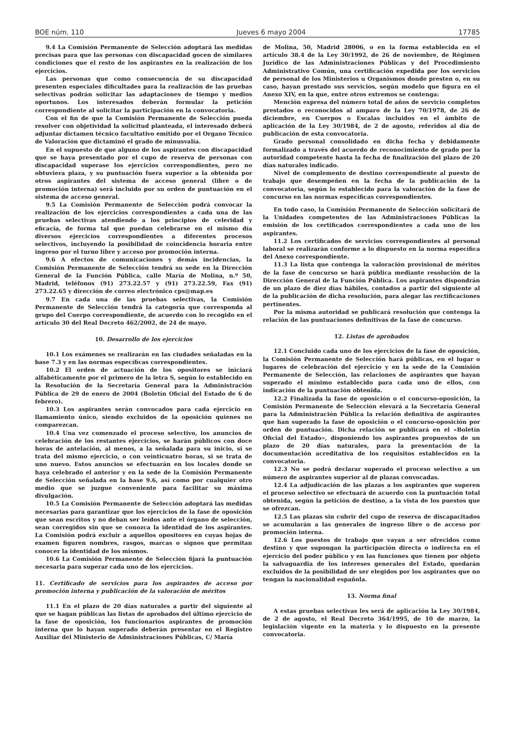BOE núm. 110 Jueves 6 mayo 2004 17785
9.4 La Comisión Permanente de Selección adoptará las medidas precisas para que las personas con discapacidad gocen de similares condiciones que el resto de los aspirantes en la realización de los ejercicios.
Las personas que como consecuencia de su discapacidad presenten especiales dificultades para la realización de las pruebas selectivas podrán solicitar las adaptaciones de tiempo y medios oportunos. Los interesados deberán formular la petición correspondiente al solicitar la participación en la convocatoria.
Con el fin de que la Comisión Permanente de Selección pueda resolver con objetividad la solicitud planteada, el interesado deberá adjuntar dictamen técnico facultativo emitido por el Organo Técnico de Valoración que dictaminó el grado de minusvalía.
En el supuesto de que alguno de los aspirantes con discapacidad que se haya presentado por el cupo de reserva de personas con discapacidad superase los ejercicios correspondientes, pero no obtuviera plaza, y su puntuación fuera superior a la obtenida por otros aspirantes del sistema de acceso general (libre o de promoción interna) será incluido por su orden de puntuación en el sistema de acceso general.
9.5 La Comisión Permanente de Selección podrá convocar la realización de los ejercicios correspondientes a cada una de las pruebas selectivas atendiendo a los principios de celeridad y eficacia, de forma tal que puedan celebrarse en el mismo día diversos ejercicios correspondientes a diferentes procesos selectivos, incluyendo la posibilidad de coincidencia horaria entre ingreso por el turno libre y acceso por promoción interna.
9.6 A efectos de comunicaciones y demás incidencias, la Comisión Permanente de Selección tendrá su sede en la Dirección General de la Función Pública, calle María de Molina, n.º 50, Madrid, teléfonos (91) 273.22.57 y (91) 273.22.59, Fax (91) 273.22.65 y dirección de correo electrónico cps@map.es
9.7 En cada una de las pruebas selectivas, la Comisión Permanente de Selección tendrá la categoría que corresponda al grupo del Cuerpo correspondiente, de acuerdo con lo recogido en el artículo 30 del Real Decreto 462/2002, de 24 de mayo.
10. Desarrollo de los ejercicios
10.1 Los exámenes se realizarán en las ciudades señaladas en la base 7.3 y en las normas específicas correspondientes.
10.2 El orden de actuación de los opositores se iniciará alfabéticamente por el primero de la letra S, según lo establecido en la Resolución de la Secretaría General para la Administración Pública de 29 de enero de 2004 (Boletín Oficial del Estado de 6 de febrero).
10.3 Los aspirantes serán convocados para cada ejercicio en llamamiento único, siendo excluidos de la oposición quienes no comparezcan.
10.4 Una vez comenzado el proceso selectivo, los anuncios de celebración de los restantes ejercicios, se harán públicos con doce horas de antelación, al menos, a la señalada para su inicio, si se trata del mismo ejercicio, o con veinticuatro horas, si se trata de uno nuevo. Estos anuncios se efectuarán en los locales donde se haya celebrado el anterior y en la sede de la Comisión Permanente de Selección señalada en la base 9.6, así como por cualquier otro medio que se juzgue conveniente para facilitar su máxima divulgación.
10.5 La Comisión Permanente de Selección adoptará las medidas necesarias para garantizar que los ejercicios de la fase de oposición que sean escritos y no deban ser leídos ante el órgano de selección, sean corregidos sin que se conozca la identidad de los aspirantes. La Comisión podrá excluir a aquellos opositores en cuyas hojas de examen figuren nombres, rasgos, marcas o signos que permitan conocer la identidad de los mismos.
10.6 La Comisión Permanente de Selección fijará la puntuación necesaria para superar cada uno de los ejercicios.
11. Certificado de servicios para los aspirantes de acceso por promoción interna y publicación de la valoración de méritos
11.1 En el plazo de 20 días naturales a partir del siguiente al que se hagan públicas las listas de aprobados del último ejercicio de la fase de oposición, los funcionarios aspirantes de promoción interna que lo hayan superado deberán presentar en el Registro Auxiliar del Ministerio de Administraciones Públicas, C/ María
de Molina, 50, Madrid 28006, o en la forma establecida en el artículo 38.4 de la Ley 30/1992, de 26 de noviembre, de Régimen Jurídico de las Administraciones Públicas y del Procedimiento Administrativo Común, una certificación expedida por los servicios de personal de los Ministerios u Organismos donde presten o, en su caso, hayan prestado sus servicios, según modelo que figura en el Anexo XIV, en la que, entre otros extremos se contenga:
Mención expresa del número total de años de servicio completos prestados o reconocidos al amparo de la Ley 70/1978, de 26 de diciembre, en Cuerpos o Escalas incluidos en el ámbito de aplicación de la Ley 30/1984, de 2 de agosto, referidos al día de publicación de esta convocatoria.
Grado personal consolidado en dicha fecha y debidamente formalizado a través del acuerdo de reconocimiento de grado por la autoridad competente hasta la fecha de finalización del plazo de 20 días naturales indicado.
Nivel de complemento de destino correspondiente al puesto de trabajo que desempeñen en la fecha de la publicación de la convocatoria, según lo establecido para la valoración de la fase de concurso en las normas específicas correspondientes.
En todo caso, la Comisión Permanente de Selección solicitará de la Unidades competentes de las Administraciones Públicas la emisión de los certificados correspondientes a cada uno de los aspirantes.
11.2 Los certificados de servicios correspondientes al personal laboral se realizarán conforme a lo dispuesto en la norma específica del Anexo correspondiente.
11.3 La lista que contenga la valoración provisional de méritos de la fase de concurso se hará pública mediante resolución de la Dirección General de la Función Pública. Los aspirantes dispondrán de un plazo de diez días hábiles, contados a partir del siguiente al de la publicación de dicha resolución, para alegar las rectificaciones pertinentes.
Por la misma autoridad se publicará resolución que contenga la relación de las puntuaciones definitivas de la fase de concurso.
12. Listas de aprobados
12.1 Concluido cada uno de los ejercicios de la fase de oposición, la Comisión Permanente de Selección hará públicas, en el lugar o lugares de celebración del ejercicio y en la sede de la Comisión Permanente de Selección, las relaciones de aspirantes que hayan superado el mínimo establecido para cada uno de ellos, con indicación de la puntuación obtenida.
12.2 Finalizada la fase de oposición o el concurso-oposición, la Comisión Permanente de Selección elevará a la Secretaría General para la Administración Pública la relación definitiva de aspirantes que han superado la fase de oposición o el concurso-oposición por orden de puntuación. Dicha relación se publicará en el «Boletín Oficial del Estado», disponiendo los aspirantes propuestos de un plazo de 20 días naturales, para la presentación de la documentación acreditativa de los requisitos establecidos en la convocatoria.
12.3 No se podrá declarar superado el proceso selectivo a un número de aspirantes superior al de plazas convocadas.
12.4 La adjudicación de las plazas a los aspirantes que superen el proceso selectivo se efectuará de acuerdo con la puntuación total obtenida, según la petición de destino, a la vista de los puestos que se ofrezcan.
12.5 Las plazas sin cubrir del cupo de reserva de discapacitados se acumularán a las generales de ingreso libre o de acceso por promoción interna.
12.6 Los puestos de trabajo que vayan a ser ofrecidos como destino y que supongan la participación directa o indirecta en el ejercicio del poder público y en las funciones que tienen por objeto la salvaguardia de los intereses generales del Estado, quedarán excluidos de la posibilidad de ser elegidos por los aspirantes que no tengan la nacionalidad española.
13. Norma final
A estas pruebas selectivas les será de aplicación la Ley 30/1984, de 2 de agosto, el Real Decreto 364/1995, de 10 de marzo, la legislación vigente en la materia y lo dispuesto en la presente convocatoria.